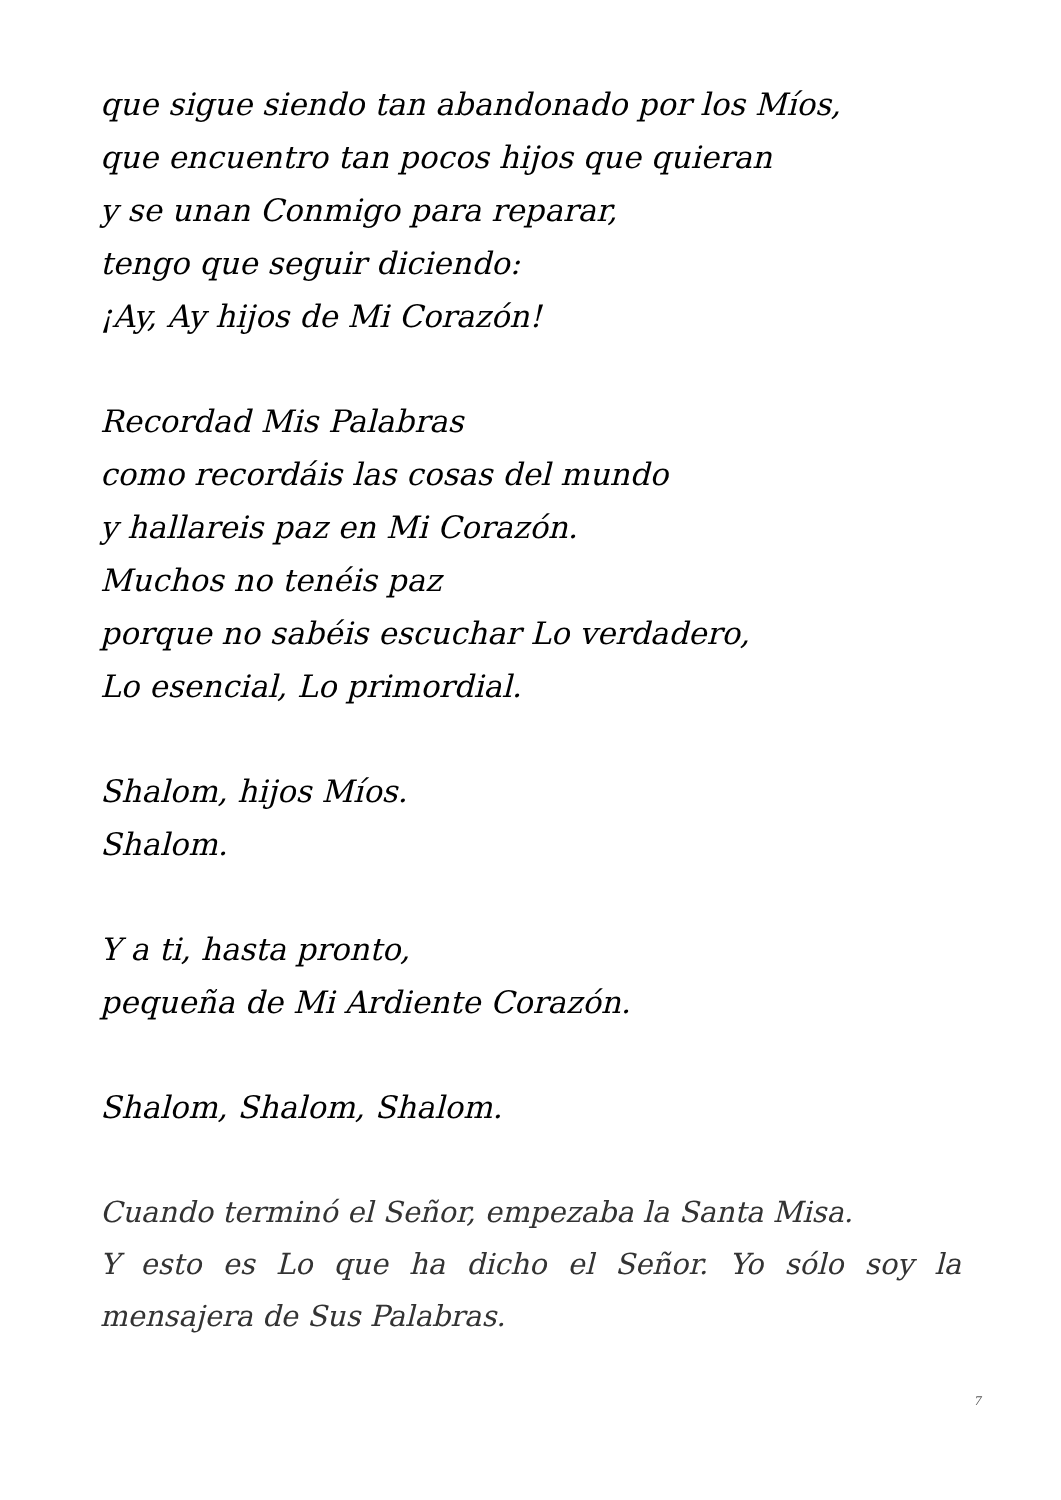que sigue siendo tan abandonado por los Míos,
que encuentro tan pocos hijos que quieran
y se unan Conmigo para reparar,
tengo que seguir diciendo:
¡Ay, Ay hijos de Mi Corazón!
Recordad Mis Palabras
como recordáis las cosas del mundo
y hallareis paz en Mi Corazón.
Muchos no tenéis paz
porque no sabéis escuchar Lo verdadero,
Lo esencial, Lo primordial.
Shalom, hijos Míos.
Shalom.
Y a ti, hasta pronto,
pequeña de Mi Ardiente Corazón.
Shalom, Shalom, Shalom.
Cuando terminó el Señor, empezaba la Santa Misa.
Y esto es Lo que ha dicho el Señor. Yo sólo soy la mensajera de Sus Palabras.
7